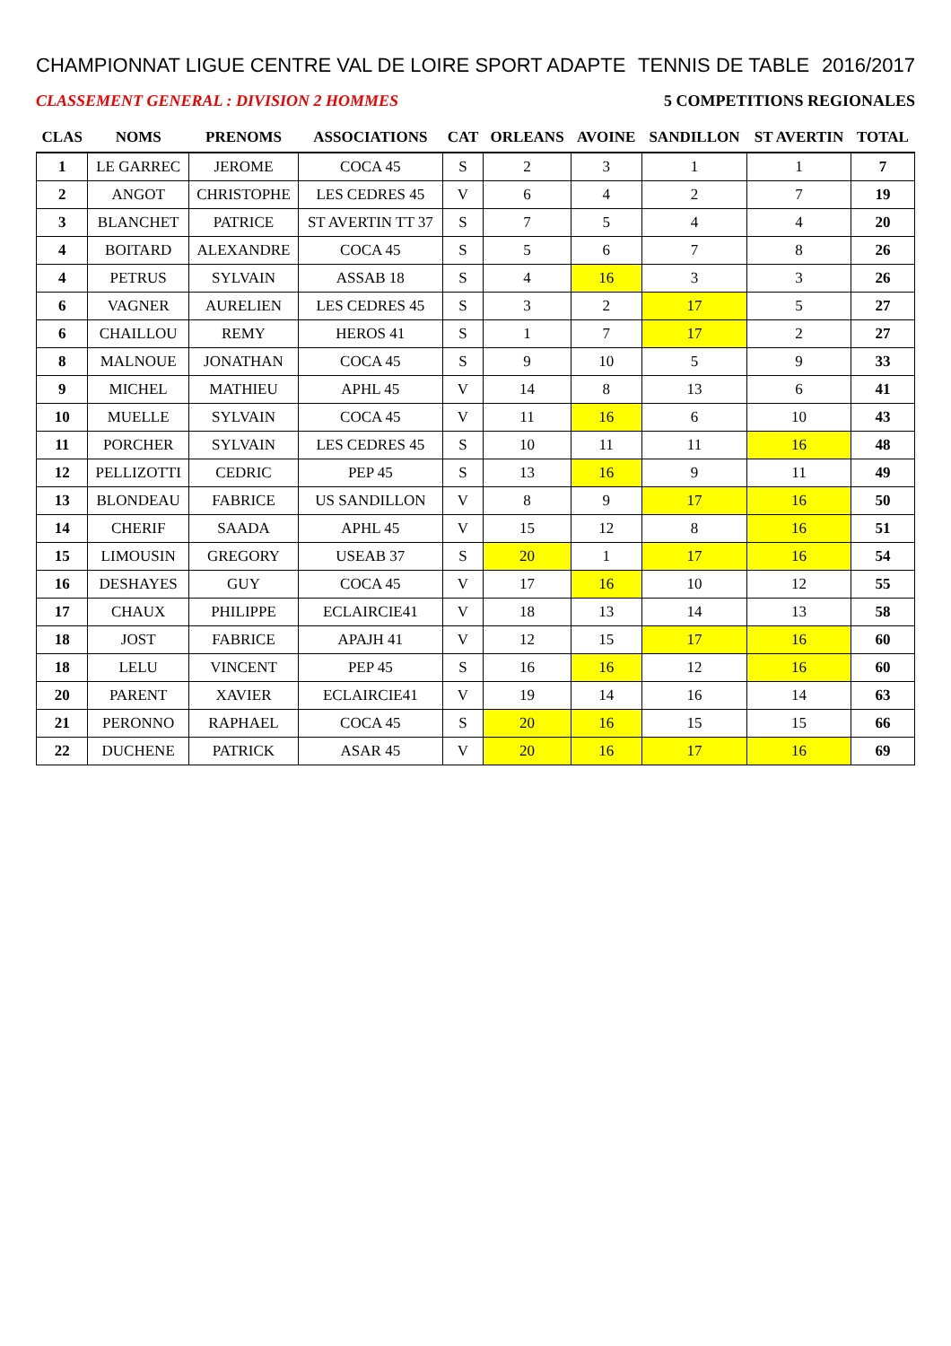CHAMPIONNAT LIGUE CENTRE VAL DE LOIRE SPORT ADAPTE TENNIS DE TABLE 2016/2017
CLASSEMENT GENERAL : DIVISION 2 HOMMES 5 COMPETITIONS REGIONALES
| CLAS | NOMS | PRENOMS | ASSOCIATIONS | CAT | ORLEANS | AVOINE | SANDILLON | ST AVERTIN | TOTAL |
| --- | --- | --- | --- | --- | --- | --- | --- | --- | --- |
| 1 | LE GARREC | JEROME | COCA 45 | S | 2 | 3 | 1 | 1 | 7 |
| 2 | ANGOT | CHRISTOPHE | LES CEDRES 45 | V | 6 | 4 | 2 | 7 | 19 |
| 3 | BLANCHET | PATRICE | ST AVERTIN TT 37 | S | 7 | 5 | 4 | 4 | 20 |
| 4 | BOITARD | ALEXANDRE | COCA 45 | S | 5 | 6 | 7 | 8 | 26 |
| 4 | PETRUS | SYLVAIN | ASSAB 18 | S | 4 | 16 | 3 | 3 | 26 |
| 6 | VAGNER | AURELIEN | LES CEDRES 45 | S | 3 | 2 | 17 | 5 | 27 |
| 6 | CHAILLOU | REMY | HEROS 41 | S | 1 | 7 | 17 | 2 | 27 |
| 8 | MALNOUE | JONATHAN | COCA 45 | S | 9 | 10 | 5 | 9 | 33 |
| 9 | MICHEL | MATHIEU | APHL 45 | V | 14 | 8 | 13 | 6 | 41 |
| 10 | MUELLE | SYLVAIN | COCA 45 | V | 11 | 16 | 6 | 10 | 43 |
| 11 | PORCHER | SYLVAIN | LES CEDRES 45 | S | 10 | 11 | 11 | 16 | 48 |
| 12 | PELLIZOTTI | CEDRIC | PEP 45 | S | 13 | 16 | 9 | 11 | 49 |
| 13 | BLONDEAU | FABRICE | US SANDILLON | V | 8 | 9 | 17 | 16 | 50 |
| 14 | CHERIF | SAADA | APHL 45 | V | 15 | 12 | 8 | 16 | 51 |
| 15 | LIMOUSIN | GREGORY | USEAB 37 | S | 20 | 1 | 17 | 16 | 54 |
| 16 | DESHAYES | GUY | COCA 45 | V | 17 | 16 | 10 | 12 | 55 |
| 17 | CHAUX | PHILIPPE | ECLAIRCIE41 | V | 18 | 13 | 14 | 13 | 58 |
| 18 | JOST | FABRICE | APAJH 41 | V | 12 | 15 | 17 | 16 | 60 |
| 18 | LELU | VINCENT | PEP 45 | S | 16 | 16 | 12 | 16 | 60 |
| 20 | PARENT | XAVIER | ECLAIRCIE41 | V | 19 | 14 | 16 | 14 | 63 |
| 21 | PERONNO | RAPHAEL | COCA 45 | S | 20 | 16 | 15 | 15 | 66 |
| 22 | DUCHENE | PATRICK | ASAR 45 | V | 20 | 16 | 17 | 16 | 69 |